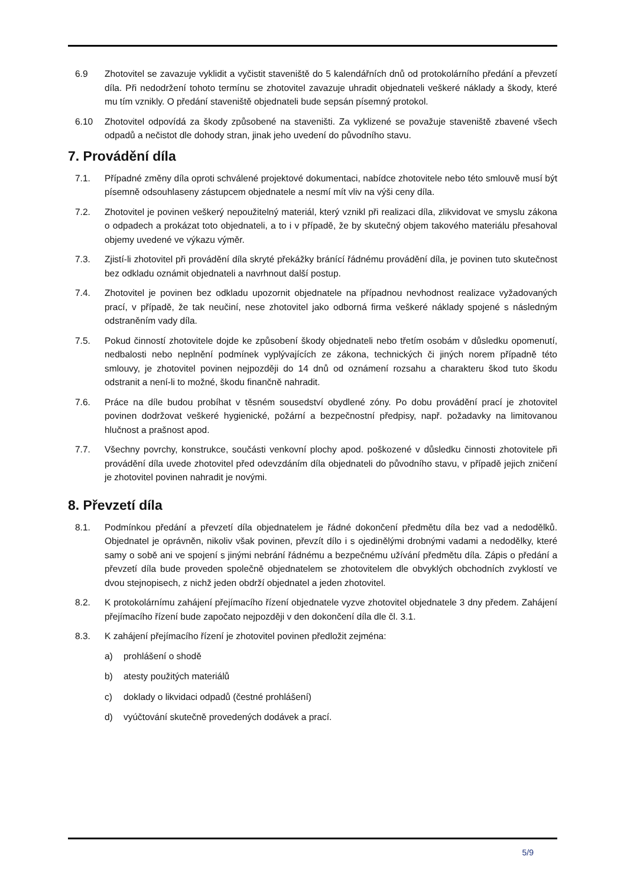6.9 Zhotovitel se zavazuje vyklidit a vyčistit staveniště do 5 kalendářních dnů od protokolárního předání a převzetí díla. Při nedodržení tohoto termínu se zhotovitel zavazuje uhradit objednateli veškeré náklady a škody, které mu tím vznikly. O předání staveniště objednateli bude sepsán písemný protokol.
6.10 Zhotovitel odpovídá za škody způsobené na staveništi. Za vyklizené se považuje staveniště zbavené všech odpadů a nečistot dle dohody stran, jinak jeho uvedení do původního stavu.
7. Provádění díla
7.1. Případné změny díla oproti schválené projektové dokumentaci, nabídce zhotovitele nebo této smlouvě musí být písemně odsouhlaseny zástupcem objednatele a nesmí mít vliv na výši ceny díla.
7.2. Zhotovitel je povinen veškerý nepoužitelný materiál, který vznikl při realizaci díla, zlikvidovat ve smyslu zákona o odpadech a prokázat toto objednateli, a to i v případě, že by skutečný objem takového materiálu přesahoval objemy uvedené ve výkazu výměr.
7.3. Zjistí-li zhotovitel při provádění díla skryté překážky bránící řádnému provádění díla, je povinen tuto skutečnost bez odkladu oznámit objednateli a navrhnout další postup.
7.4. Zhotovitel je povinen bez odkladu upozornit objednatele na případnou nevhodnost realizace vyžadovaných prací, v případě, že tak neučiní, nese zhotovitel jako odborná firma veškeré náklady spojené s následným odstraněním vady díla.
7.5. Pokud činností zhotovitele dojde ke způsobení škody objednateli nebo třetím osobám v důsledku opomenutí, nedbalosti nebo neplnění podmínek vyplývajících ze zákona, technických či jiných norem případně této smlouvy, je zhotovitel povinen nejpozději do 14 dnů od oznámení rozsahu a charakteru škod tuto škodu odstranit a není-li to možné, škodu finančně nahradit.
7.6. Práce na díle budou probíhat v těsném sousedství obydlené zóny. Po dobu provádění prací je zhotovitel povinen dodržovat veškeré hygienické, požární a bezpečnostní předpisy, např. požadavky na limitovanou hlučnost a prašnost apod.
7.7. Všechny povrchy, konstrukce, součásti venkovní plochy apod. poškozené v důsledku činnosti zhotovitele při provádění díla uvede zhotovitel před odevzdáním díla objednateli do původního stavu, v případě jejich zničení je zhotovitel povinen nahradit je novými.
8. Převzetí díla
8.1. Podmínkou předání a převzetí díla objednatelem je řádné dokončení předmětu díla bez vad a nedodělků. Objednatel je oprávněn, nikoliv však povinen, převzít dílo i s ojedinělými drobnými vadami a nedodělky, které samy o sobě ani ve spojení s jinými nebrání řádnému a bezpečnému užívání předmětu díla. Zápis o předání a převzetí díla bude proveden společně objednatelem se zhotovitelem dle obvyklých obchodních zvyklostí ve dvou stejnopisech, z nichž jeden obdrží objednatel a jeden zhotovitel.
8.2. K protokolárnímu zahájení přejímacího řízení objednatele vyzve zhotovitel objednatele 3 dny předem. Zahájení přejímacího řízení bude započato nejpozději v den dokončení díla dle čl. 3.1.
8.3. K zahájení přejímacího řízení je zhotovitel povinen předložit zejména:
a) prohlášení o shodě
b) atesty použitých materiálů
c) doklady o likvidaci odpadů (čestné prohlášení)
d) vyúčtování skutečně provedených dodávek a prací.
5/9